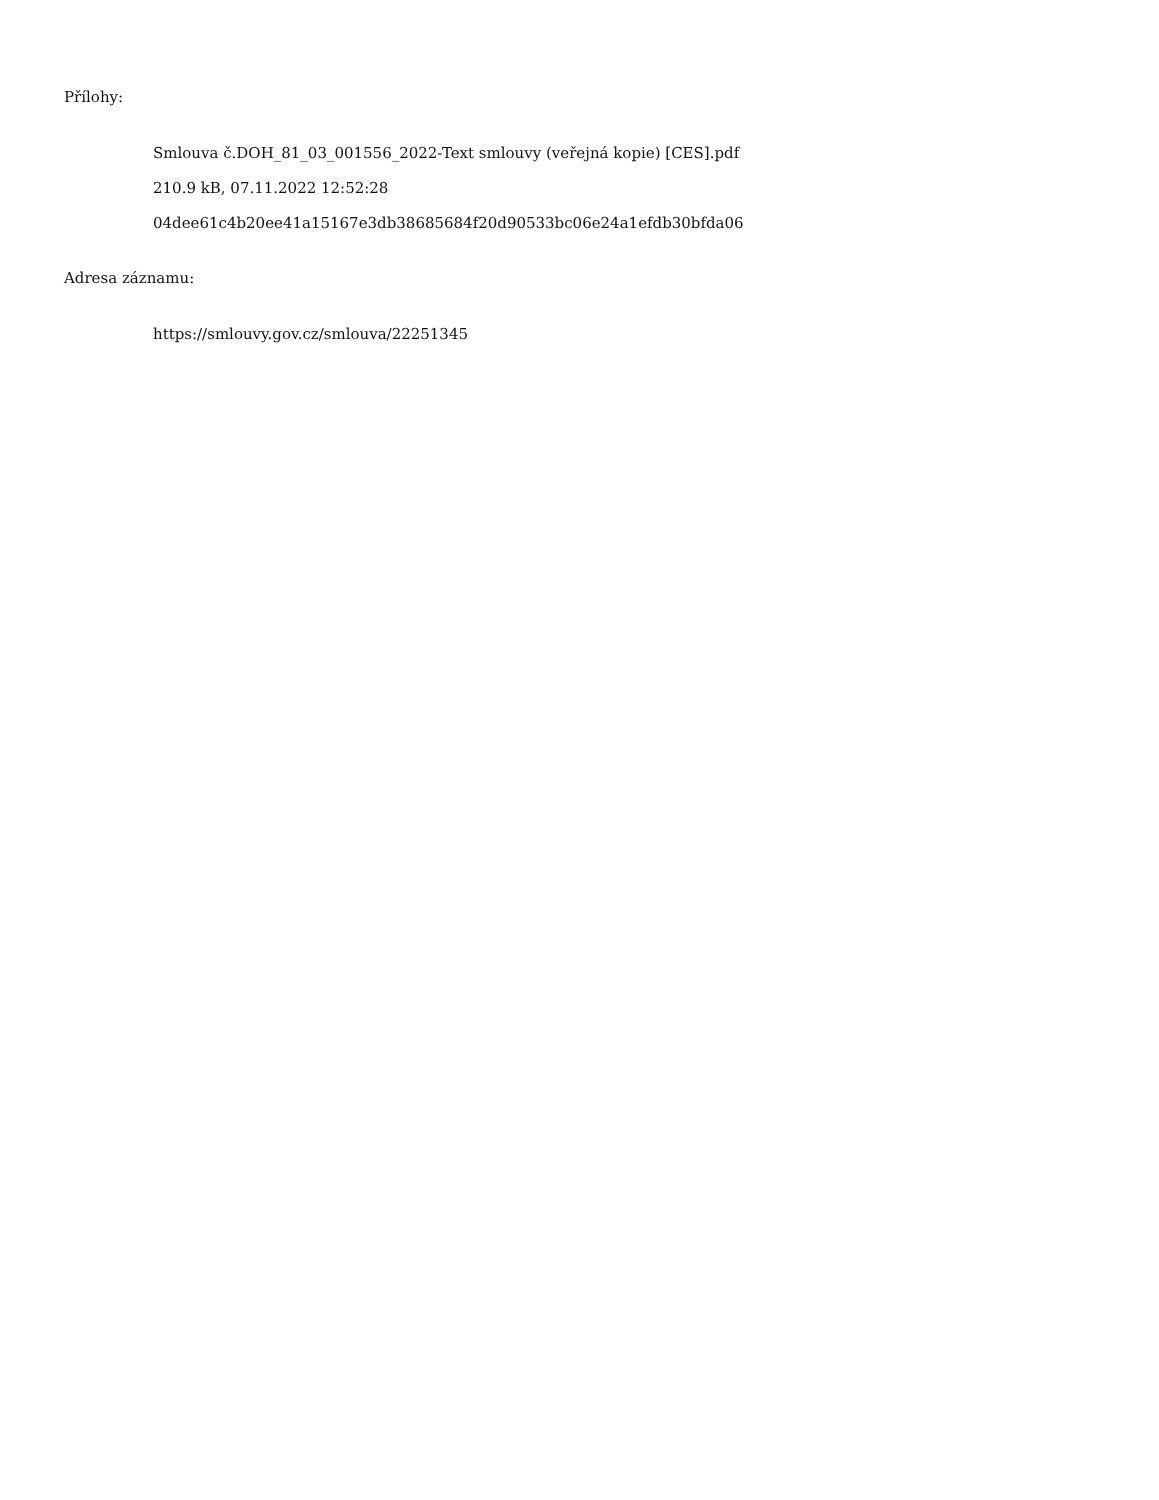Přílohy:
Smlouva č.DOH_81_03_001556_2022-Text smlouvy (veřejná kopie) [CES].pdf
210.9 kB, 07.11.2022 12:52:28
04dee61c4b20ee41a15167e3db38685684f20d90533bc06e24a1efdb30bfda06
Adresa záznamu:
https://smlouvy.gov.cz/smlouva/22251345